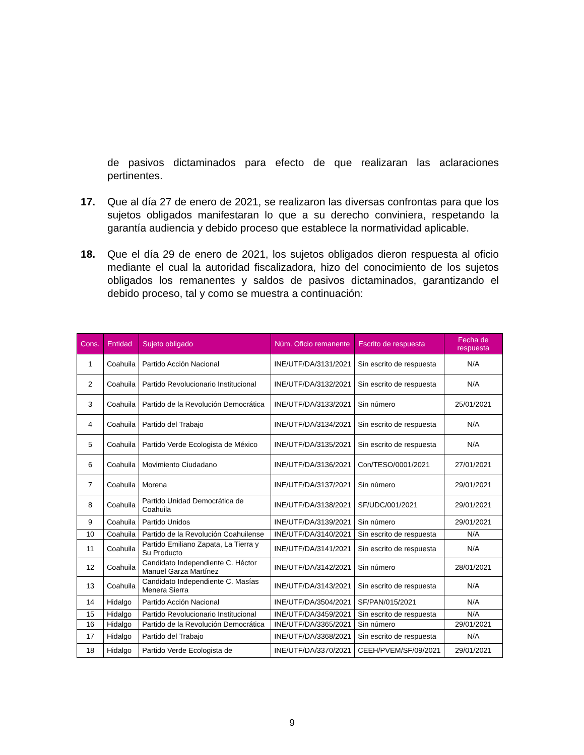de pasivos dictaminados para efecto de que realizaran las aclaraciones pertinentes.
17. Que al día 27 de enero de 2021, se realizaron las diversas confrontas para que los sujetos obligados manifestaran lo que a su derecho conviniera, respetando la garantía audiencia y debido proceso que establece la normatividad aplicable.
18. Que el día 29 de enero de 2021, los sujetos obligados dieron respuesta al oficio mediante el cual la autoridad fiscalizadora, hizo del conocimiento de los sujetos obligados los remanentes y saldos de pasivos dictaminados, garantizando el debido proceso, tal y como se muestra a continuación:
| Cons. | Entidad | Sujeto obligado | Núm. Oficio remanente | Escrito de respuesta | Fecha de respuesta |
| --- | --- | --- | --- | --- | --- |
| 1 | Coahuila | Partido Acción Nacional | INE/UTF/DA/3131/2021 | Sin escrito de respuesta | N/A |
| 2 | Coahuila | Partido Revolucionario Institucional | INE/UTF/DA/3132/2021 | Sin escrito de respuesta | N/A |
| 3 | Coahuila | Partido de la Revolución Democrática | INE/UTF/DA/3133/2021 | Sin número | 25/01/2021 |
| 4 | Coahuila | Partido del Trabajo | INE/UTF/DA/3134/2021 | Sin escrito de respuesta | N/A |
| 5 | Coahuila | Partido Verde Ecologista de México | INE/UTF/DA/3135/2021 | Sin escrito de respuesta | N/A |
| 6 | Coahuila | Movimiento Ciudadano | INE/UTF/DA/3136/2021 | Con/TESO/0001/2021 | 27/01/2021 |
| 7 | Coahuila | Morena | INE/UTF/DA/3137/2021 | Sin número | 29/01/2021 |
| 8 | Coahuila | Partido Unidad Democrática de Coahuila | INE/UTF/DA/3138/2021 | SF/UDC/001/2021 | 29/01/2021 |
| 9 | Coahuila | Partido Unidos | INE/UTF/DA/3139/2021 | Sin número | 29/01/2021 |
| 10 | Coahuila | Partido de la Revolución Coahuilense | INE/UTF/DA/3140/2021 | Sin escrito de respuesta | N/A |
| 11 | Coahuila | Partido Emiliano Zapata, La Tierra y Su Producto | INE/UTF/DA/3141/2021 | Sin escrito de respuesta | N/A |
| 12 | Coahuila | Candidato Independiente C. Héctor Manuel Garza Martínez | INE/UTF/DA/3142/2021 | Sin número | 28/01/2021 |
| 13 | Coahuila | Candidato Independiente C. Masías Menera Sierra | INE/UTF/DA/3143/2021 | Sin escrito de respuesta | N/A |
| 14 | Hidalgo | Partido Acción Nacional | INE/UTF/DA/3504/2021 | SF/PAN/015/2021 | N/A |
| 15 | Hidalgo | Partido Revolucionario Institucional | INE/UTF/DA/3459/2021 | Sin escrito de respuesta | N/A |
| 16 | Hidalgo | Partido de la Revolución Democrática | INE/UTF/DA/3365/2021 | Sin número | 29/01/2021 |
| 17 | Hidalgo | Partido del Trabajo | INE/UTF/DA/3368/2021 | Sin escrito de respuesta | N/A |
| 18 | Hidalgo | Partido Verde Ecologista de | INE/UTF/DA/3370/2021 | CEEH/PVEM/SF/09/2021 | 29/01/2021 |
9